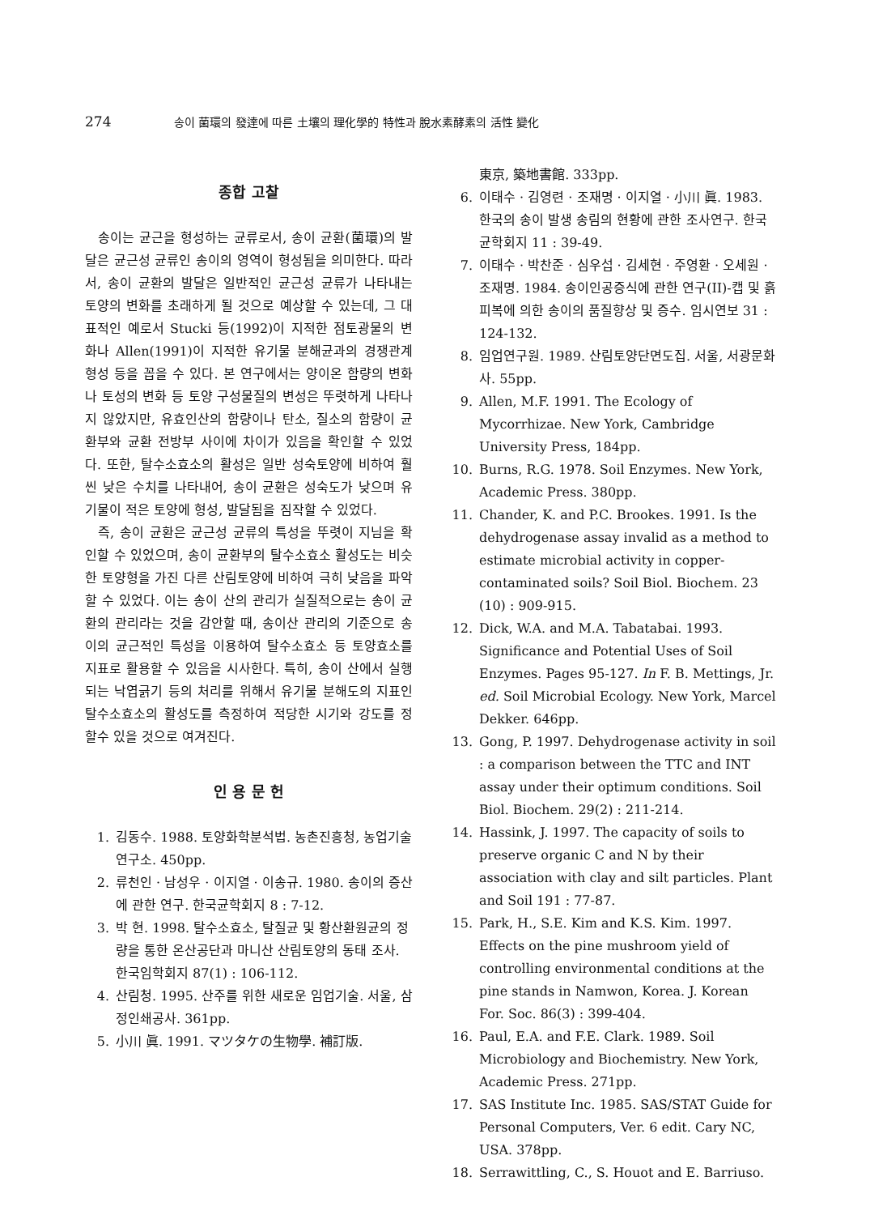274
송이 菌環의 發達에 따른 土壤의 理化學的 特性과 脫水素酵素의 活性 變化
종합 고찰
송이는 균근을 형성하는 균류로서, 송이 균환(菌環)의 발달은 균근성 균류인 송이의 영역이 형성됨을 의미한다. 따라서, 송이 균환의 발달은 일반적인 균근성 균류가 나타내는 토양의 변화를 초래하게 될 것으로 예상할 수 있는데, 그 대표적인 예로서 Stucki 등(1992)이 지적한 점토광물의 변화나 Allen(1991)이 지적한 유기물 분해균과의 경쟁관계 형성 등을 꼽을 수 있다. 본 연구에서는 양이온 함량의 변화나 토성의 변화 등 토양 구성물질의 변성은 뚜렷하게 나타나지 않았지만, 유효인산의 함량이나 탄소, 질소의 함량이 균환부와 균환 전방부 사이에 차이가 있음을 확인할 수 있었다. 또한, 탈수소효소의 활성은 일반 성숙토양에 비하여 훨씬 낮은 수치를 나타내어, 송이 균환은 성숙도가 낮으며 유기물이 적은 토양에 형성, 발달됨을 짐작할 수 있었다.
즉, 송이 균환은 균근성 균류의 특성을 뚜렷이 지님을 확인할 수 있었으며, 송이 균환부의 탈수소효소 활성도는 비슷한 토양형을 가진 다른 산림토양에 비하여 극히 낮음을 파악할 수 있었다. 이는 송이 산의 관리가 실질적으로는 송이 균환의 관리라는 것을 감안할 때, 송이산 관리의 기준으로 송이의 균근적인 특성을 이용하여 탈수소효소 등 토양효소를 지표로 활용할 수 있음을 시사한다. 특히, 송이 산에서 실행되는 낙엽긁기 등의 처리를 위해서 유기물 분해도의 지표인 탈수소효소의 활성도를 측정하여 적당한 시기와 강도를 정할수 있을 것으로 여겨진다.
인 용 문 헌
1. 김동수. 1988. 토양화학분석법. 농촌진흥청, 농업기술연구소. 450pp.
2. 류천인 · 남성우 · 이지열 · 이송규. 1980. 송이의 증산에 관한 연구. 한국균학회지 8 : 7-12.
3. 박 현. 1998. 탈수소효소, 탈질균 및 황산환원균의 정량을 통한 온산공단과 마니산 산림토양의 동태 조사. 한국임학회지 87(1) : 106-112.
4. 산림청. 1995. 산주를 위한 새로운 임업기술. 서울, 삼정인쇄공사. 361pp.
5. 小川 眞. 1991. マツタケの生物學. 補訂版.
東京, 築地書館. 333pp.
6. 이태수 · 김영련 · 조재명 · 이지열 · 小川 眞. 1983. 한국의 송이 발생 송림의 현황에 관한 조사연구. 한국균학회지 11 : 39-49.
7. 이태수 · 박찬준 · 심우섭 · 김세현 · 주영환 · 오세원 · 조재명. 1984. 송이인공증식에 관한 연구(II)-캡 및 흙피복에 의한 송이의 품질향상 및 증수. 임시연보 31 : 124-132.
8. 임업연구원. 1989. 산림토양단면도집. 서울, 서광문화사. 55pp.
9. Allen, M.F. 1991. The Ecology of Mycorrhizae. New York, Cambridge University Press, 184pp.
10. Burns, R.G. 1978. Soil Enzymes. New York, Academic Press. 380pp.
11. Chander, K. and P.C. Brookes. 1991. Is the dehydrogenase assay invalid as a method to estimate microbial activity in copper-contaminated soils? Soil Biol. Biochem. 23 (10) : 909-915.
12. Dick, W.A. and M.A. Tabatabai. 1993. Significance and Potential Uses of Soil Enzymes. Pages 95-127. In F. B. Mettings, Jr. ed. Soil Microbial Ecology. New York, Marcel Dekker. 646pp.
13. Gong, P. 1997. Dehydrogenase activity in soil : a comparison between the TTC and INT assay under their optimum conditions. Soil Biol. Biochem. 29(2) : 211-214.
14. Hassink, J. 1997. The capacity of soils to preserve organic C and N by their association with clay and silt particles. Plant and Soil 191 : 77-87.
15. Park, H., S.E. Kim and K.S. Kim. 1997. Effects on the pine mushroom yield of controlling environmental conditions at the pine stands in Namwon, Korea. J. Korean For. Soc. 86(3) : 399-404.
16. Paul, E.A. and F.E. Clark. 1989. Soil Microbiology and Biochemistry. New York, Academic Press. 271pp.
17. SAS Institute Inc. 1985. SAS/STAT Guide for Personal Computers, Ver. 6 edit. Cary NC, USA. 378pp.
18. Serrawittling, C., S. Houot and E. Barriuso.